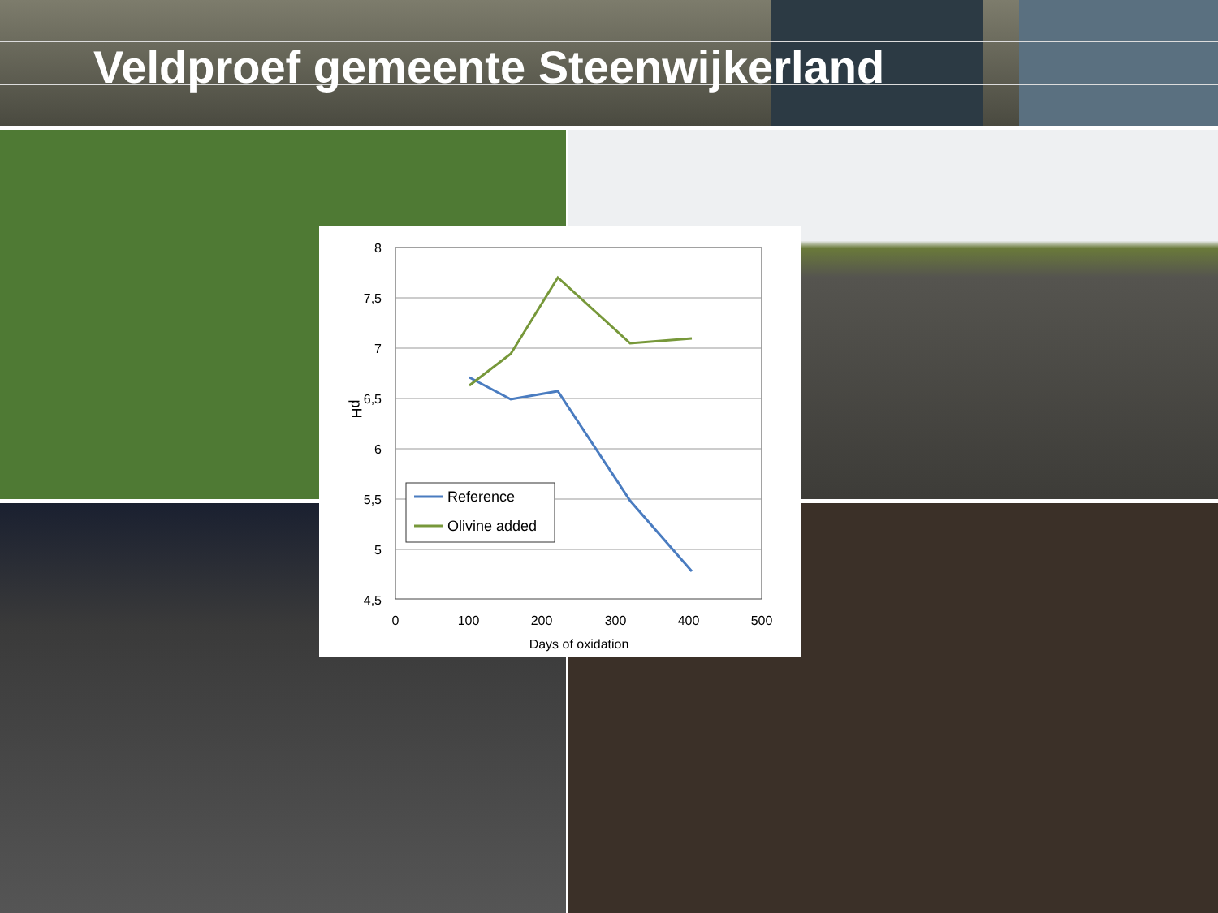Veldproef gemeente Steenwijkerland
8
7,5
7
6,5
6
5,5
5
4,5
0
100
200
300
400
500
Days of oxidation
pH
Reference
Olivine added